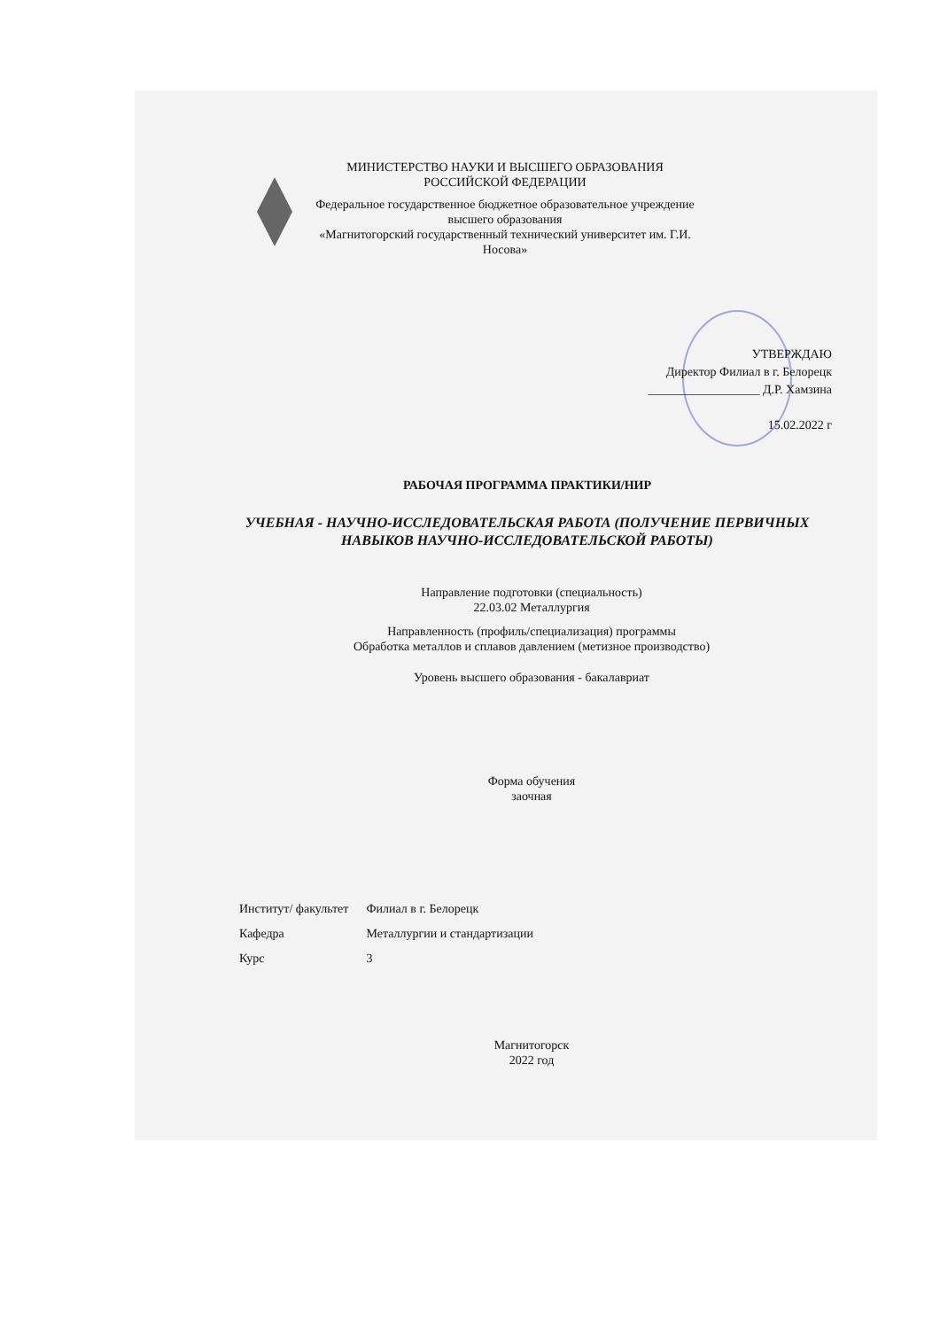МИНИСТЕРСТВО НАУКИ И ВЫСШЕГО ОБРАЗОВАНИЯ
РОССИЙСКОЙ ФЕДЕРАЦИИ
Федеральное государственное бюджетное образовательное учреждение
высшего образования
«Магнитогорский государственный технический университет им. Г.И. Носова»
УТВЕРЖДАЮ
Директор Филиал в г. Белорецк
__________________ Д.Р. Хамзина
15.02.2022 г
РАБОЧАЯ ПРОГРАММА ПРАКТИКИ/НИР
УЧЕБНАЯ - НАУЧНО-ИССЛЕДОВАТЕЛЬСКАЯ РАБОТА (ПОЛУЧЕНИЕ ПЕРВИЧНЫХ НАВЫКОВ НАУЧНО-ИССЛЕДОВАТЕЛЬСКОЙ РАБОТЫ)
Направление подготовки (специальность)
22.03.02 Металлургия
Направленность (профиль/специализация) программы
Обработка металлов и сплавов давлением (метизное производство)
Уровень высшего образования - бакалавриат
Форма обучения
заочная
| Институт/ факультет | Филиал в г. Белорецк |
| Кафедра | Металлургии и стандартизации |
| Курс | 3 |
Магнитогорск
2022 год